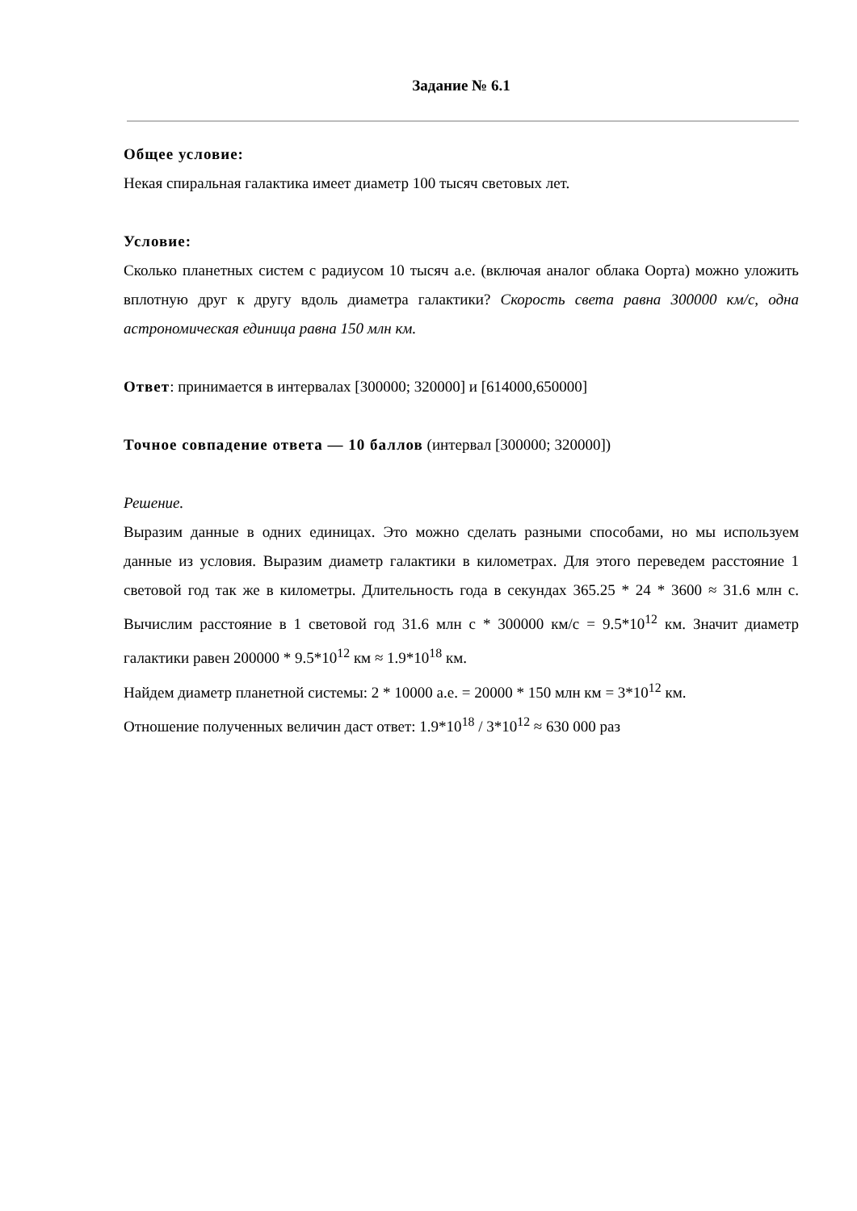Задание № 6.1
Общее условие:
Некая спиральная галактика имеет диаметр 100 тысяч световых лет.
Условие:
Сколько планетных систем с радиусом 10 тысяч а.е. (включая аналог облака Оорта) можно уложить вплотную друг к другу вдоль диаметра галактики? Скорость света равна 300000 км/с, одна астрономическая единица равна 150 млн км.
Ответ: принимается в интервалах [300000; 320000] и [614000,650000]
Точное совпадение ответа — 10 баллов (интервал [300000; 320000])
Решение.
Выразим данные в одних единицах. Это можно сделать разными способами, но мы используем данные из условия. Выразим диаметр галактики в километрах. Для этого переведем расстояние 1 световой год так же в километры. Длительность года в секундах 365.25 * 24 * 3600 ≈ 31.6 млн с. Вычислим расстояние в 1 световой год 31.6 млн с * 300000 км/с = 9.5*10<sup>12</sup> км. Значит диаметр галактики равен 200000 * 9.5*10<sup>12</sup> км ≈ 1.9*10<sup>18</sup> км.
Найдем диаметр планетной системы: 2 * 10000 а.е. = 20000 * 150 млн км = 3*10<sup>12</sup> км.
Отношение полученных величин даст ответ: 1.9*10<sup>18</sup> / 3*10<sup>12</sup> ≈ 630 000 раз